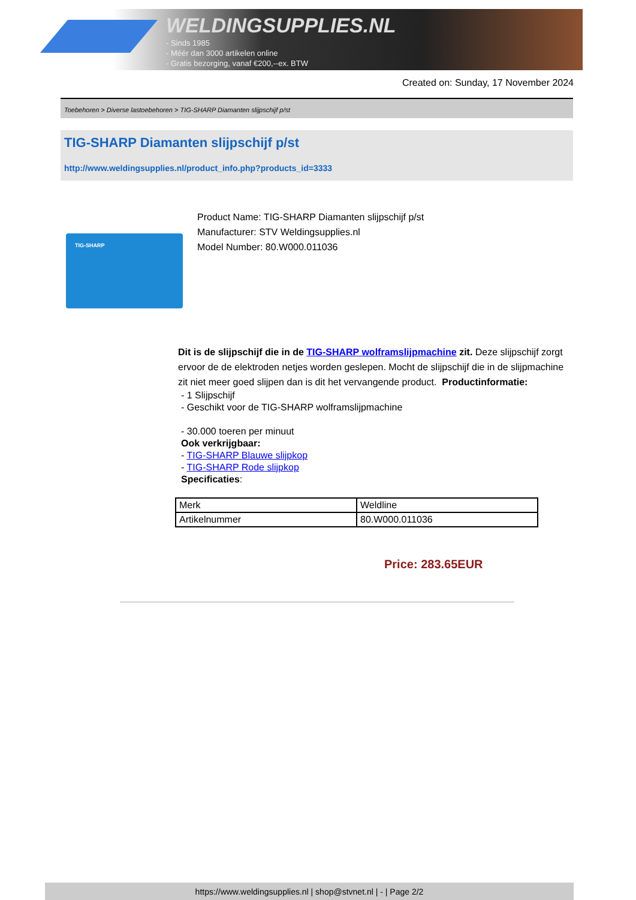WELDINGSUPPLIES.NL
- Sinds 1985
- Méér dan 3000 artikelen online
- Gratis bezorging, vanaf €200,--ex. BTW
Created on: Sunday, 17 November 2024
Toebehoren > Diverse lastoebehoren > TIG-SHARP Diamanten slijpschijf p/st
TIG-SHARP Diamanten slijpschijf p/st
http://www.weldingsupplies.nl/product_info.php?products_id=3333
TIG-SHARP
Product Name: TIG-SHARP Diamanten slijpschijf p/st
Manufacturer: STV Weldingsupplies.nl
Model Number: 80.W000.011036
Dit is de slijpschijf die in de TIG-SHARP wolframslijpmachine zit. Deze slijpschijf zorgt ervoor de de elektroden netjes worden geslepen. Mocht de slijpschijf die in de slijpmachine zit niet meer goed slijpen dan is dit het vervangende product. Productinformatie:
- 1 Slijpschijf
- Geschikt voor de TIG-SHARP wolframslijpmachine
- 30.000 toeren per minuut
Ook verkrijgbaar:
- TIG-SHARP Blauwe slijpkop
- TIG-SHARP Rode slijpkop
Specificaties:
| Merk | Weldline |
| Artikelnummer | 80.W000.011036 |
Price: 283.65EUR
https://www.weldingsupplies.nl | shop@stvnet.nl | - | Page 2/2